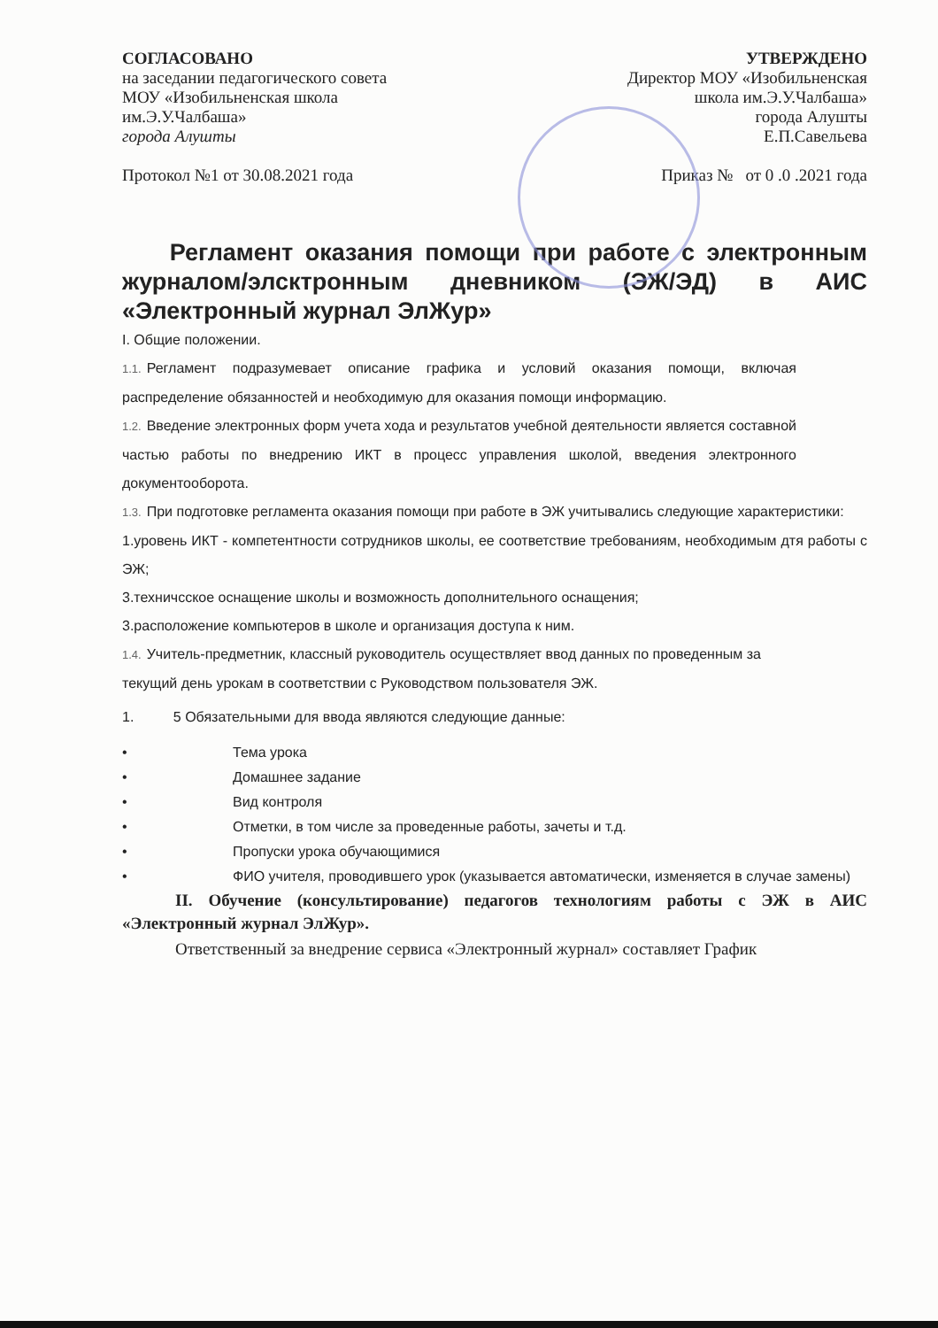СОГЛАСОВАНО
на заседании педагогического совета
МОУ «Изобильненская школа
им.Э.У.Чалбаша»
города Алушты
Протокол №1 от 30.08.2021 года
УТВЕРЖДЕНО
Директор МОУ «Изобильненская
школа им.Э.У.Чалбаша»
города Алушты
Е.П.Савельева
Приказ № от 0 .0 .2021 года
Регламент оказания помощи при работе с электронным журналом/элсктронным дневником (ЭЖ/ЭД) в АИС «Электронный журнал ЭлЖур»
I. Общие положении.
1.1. Регламент подразумевает описание графика и условий оказания помощи, включая распределение обязанностей и необходимую для оказания помощи информацию.
1.2. Введение электронных форм учета хода и результатов учебной деятельности является составной частью работы по внедрению ИКТ в процесс управления школой, введения электронного документооборота.
1.3. При подготовке регламента оказания помощи при работе в ЭЖ учитывались следующие характеристики:
1.уровень ИКТ - компетентности сотрудников школы, ее соответствие требованиям, необходимым дтя работы с ЭЖ;
3.техничсское оснащение школы и возможность дополнительного оснащения;
3.расположение компьютеров в школе и организация доступа к ним.
1.4. Учитель-предметник, классный руководитель осуществляет ввод данных по проведенным за текущий день урокам в соответствии с Руководством пользователя ЭЖ.
1. 5 Обязательными для ввода являются следующие данные:
• Тема урока
• Домашнее задание
• Вид контроля
• Отметки, в том числе за проведенные работы, зачеты и т.д.
• Пропуски урока обучающимися
• ФИО учителя, проводившего урок (указывается автоматически, изменяется в случае замены)
II. Обучение (консультирование) педагогов технологиям работы с ЭЖ в АИС «Электронный журнал ЭлЖур».
Ответственный за внедрение сервиса «Электронный журнал» составляет График